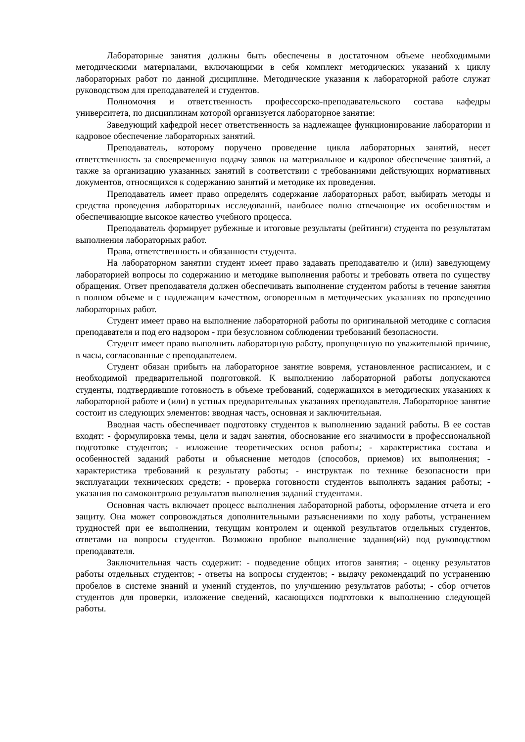Лабораторные занятия должны быть обеспечены в достаточном объеме необходимыми методическими материалами, включающими в себя комплект методических указаний к циклу лабораторных работ по данной дисциплине. Методические указания к лабораторной работе служат руководством для преподавателей и студентов.
Полномочия и ответственность профессорско-преподавательского состава кафедры университета, по дисциплинам которой организуется лабораторное занятие:
Заведующий кафедрой несет ответственность за надлежащее функционирование лаборатории и кадровое обеспечение лабораторных занятий.
Преподаватель, которому поручено проведение цикла лабораторных занятий, несет ответственность за своевременную подачу заявок на материальное и кадровое обеспечение занятий, а также за организацию указанных занятий в соответствии с требованиями действующих нормативных документов, относящихся к содержанию занятий и методике их проведения.
Преподаватель имеет право определять содержание лабораторных работ, выбирать методы и средства проведения лабораторных исследований, наиболее полно отвечающие их особенностям и обеспечивающие высокое качество учебного процесса.
Преподаватель формирует рубежные и итоговые результаты (рейтинги) студента по результатам выполнения лабораторных работ.
Права, ответственность и обязанности студента.
На лабораторном занятии студент имеет право задавать преподавателю и (или) заведующему лабораторией вопросы по содержанию и методике выполнения работы и требовать ответа по существу обращения. Ответ преподавателя должен обеспечивать выполнение студентом работы в течение занятия в полном объеме и с надлежащим качеством, оговоренным в методических указаниях по проведению лабораторных работ.
Студент имеет право на выполнение лабораторной работы по оригинальной методике с согласия преподавателя и под его надзором - при безусловном соблюдении требований безопасности.
Студент имеет право выполнить лабораторную работу, пропущенную по уважительной причине, в часы, согласованные с преподавателем.
Студент обязан прибыть на лабораторное занятие вовремя, установленное расписанием, и с необходимой предварительной подготовкой. К выполнению лабораторной работы допускаются студенты, подтвердившие готовность в объеме требований, содержащихся в методических указаниях к лабораторной работе и (или) в устных предварительных указаниях преподавателя. Лабораторное занятие состоит из следующих элементов: вводная часть, основная и заключительная.
Вводная часть обеспечивает подготовку студентов к выполнению заданий работы. В ее состав входят: - формулировка темы, цели и задач занятия, обоснование его значимости в профессиональной подготовке студентов; - изложение теоретических основ работы; - характеристика состава и особенностей заданий работы и объяснение методов (способов, приемов) их выполнения; - характеристика требований к результату работы; - инструктаж по технике безопасности при эксплуатации технических средств; - проверка готовности студентов выполнять задания работы; - указания по самоконтролю результатов выполнения заданий студентами.
Основная часть включает процесс выполнения лабораторной работы, оформление отчета и его защиту. Она может сопровождаться дополнительными разъяснениями по ходу работы, устранением трудностей при ее выполнении, текущим контролем и оценкой результатов отдельных студентов, ответами на вопросы студентов. Возможно пробное выполнение задания(ий) под руководством преподавателя.
Заключительная часть содержит: - подведение общих итогов занятия; - оценку результатов работы отдельных студентов; - ответы на вопросы студентов; - выдачу рекомендаций по устранению пробелов в системе знаний и умений студентов, по улучшению результатов работы; - сбор отчетов студентов для проверки, изложение сведений, касающихся подготовки к выполнению следующей работы.